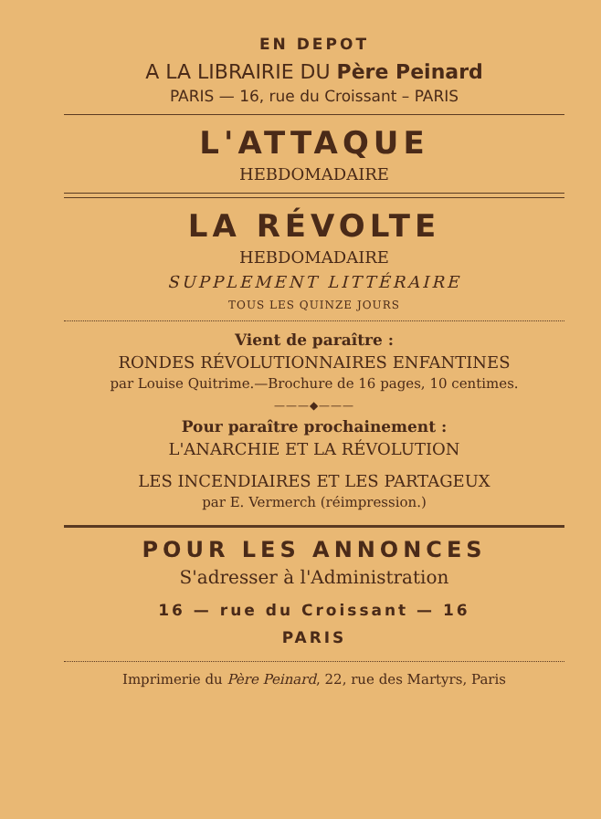EN DEPOT
A LA LIBRAIRIE DU Père Peinard
PARIS — 16, rue du Croissant – PARIS
L'ATTAQUE
HEBDOMADAIRE
LA RÉVOLTE
HEBDOMADAIRE
SUPPLEMENT LITTÉRAIRE
TOUS LES QUINZE JOURS
Vient de paraître :
RONDES RÉVOLUTIONNAIRES ENFANTINES
par Louise Quitrime.—Brochure de 16 pages, 10 centimes.
———◆———
Pour paraître prochainement :
L'ANARCHIE ET LA RÉVOLUTION
LES INCENDIAIRES ET LES PARTAGEUX
par E. Vermerch (réimpression.)
POUR LES ANNONCES
S'adresser à l'Administration
16 — rue du Croissant — 16
PARIS
Imprimerie du Père Peinard, 22, rue des Martyrs, Paris